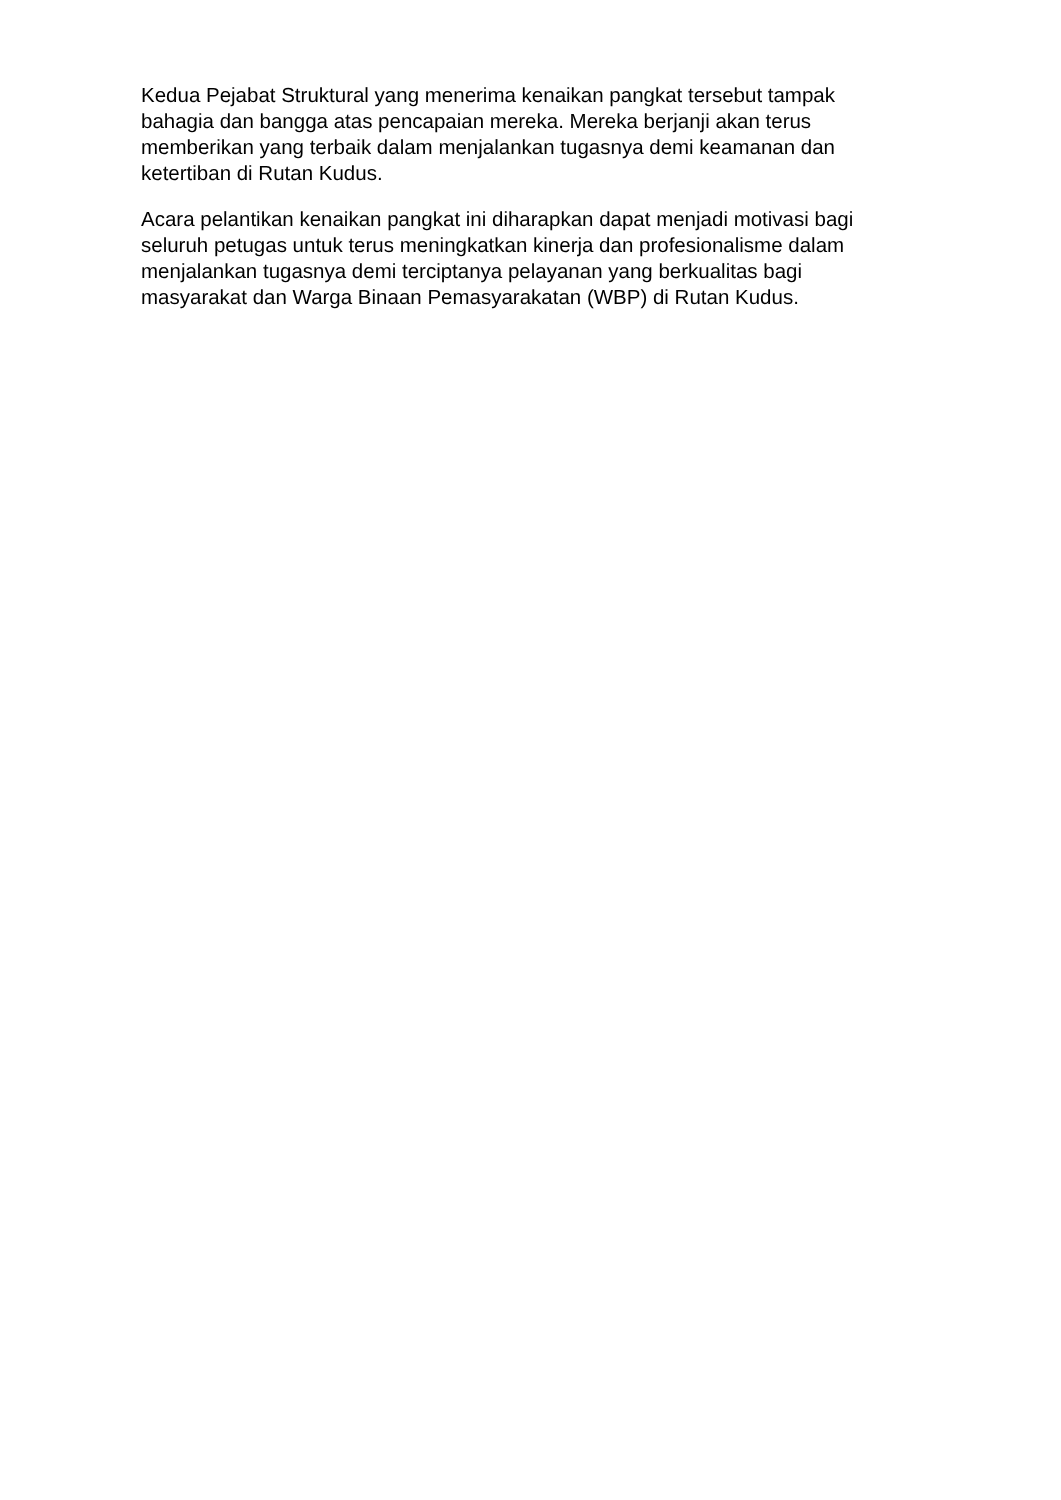Kedua Pejabat Struktural yang menerima kenaikan pangkat tersebut tampak bahagia dan bangga atas pencapaian mereka. Mereka berjanji akan terus memberikan yang terbaik dalam menjalankan tugasnya demi keamanan dan ketertiban di Rutan Kudus.
Acara pelantikan kenaikan pangkat ini diharapkan dapat menjadi motivasi bagi seluruh petugas untuk terus meningkatkan kinerja dan profesionalisme dalam menjalankan tugasnya demi terciptanya pelayanan yang berkualitas bagi masyarakat dan Warga Binaan Pemasyarakatan (WBP) di Rutan Kudus.